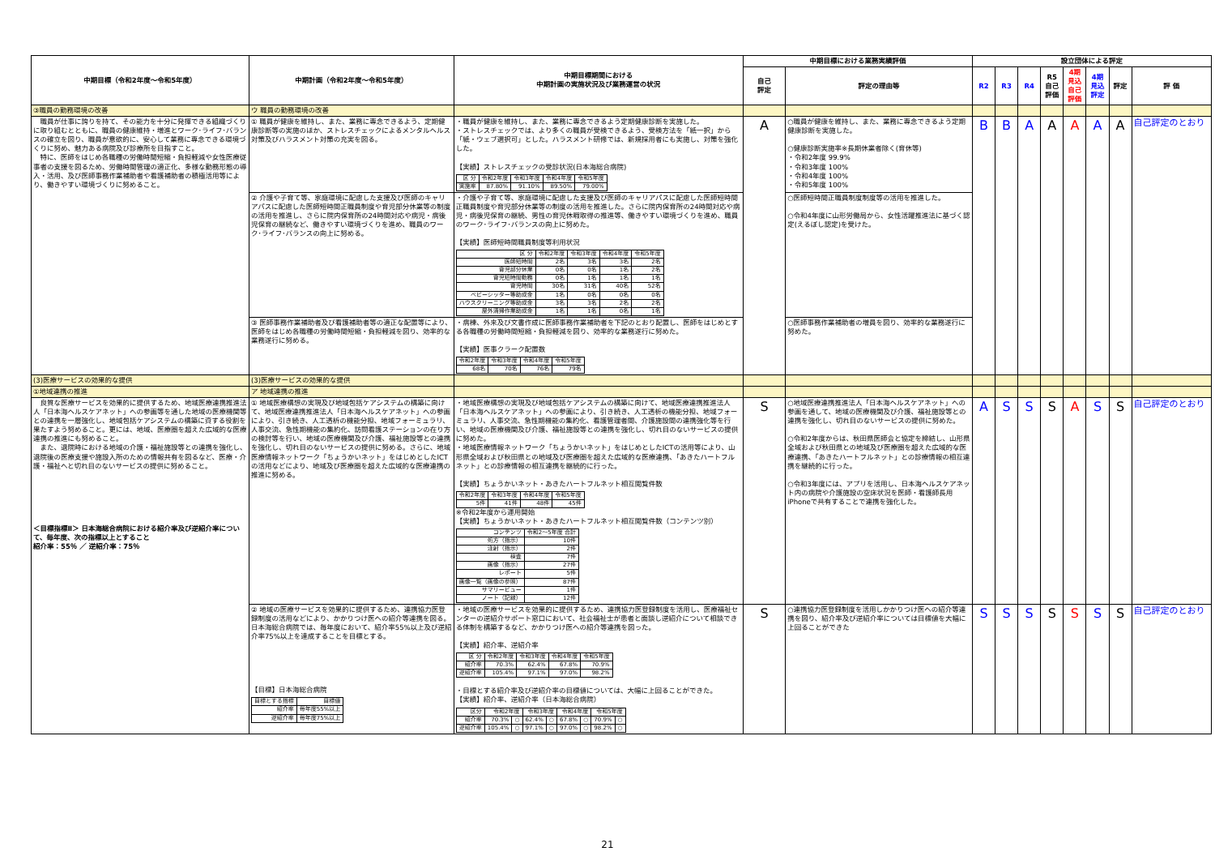| 中期目標（令和2年度～令和5年度） | 中期計画（令和2年度～令和5年度） | 中期目標期間における 中期計画の実施状況及び業務運営の状況 | 中期目標における業務実績評価 | | 設立団体による評定 | | | | | | | |
| --- | --- | --- | --- | --- | --- | --- | --- | --- | --- | --- | --- | --- |
| | | | 自己 評定 | 評定の理由等 | R2 | R3 | R4 | R5 自己 評価 | 4期 見込 自己 評価 | 4期 見込 評定 | 評定 | 評 価 |
| ③職員の勤務環境の改善 | ウ 職員の勤務環境の改善 | | | | | | | | | | | |
| 職員が仕事に誇りを持て、その能力を十分に発揮できる組織づくりに取り組むとともに、職員の健康維持・増進とワーク･ライフ･バランスの確立を図り、職員が意欲的に、安心して業務に専念できる環境づくりに努め、魅力ある病院及び診療所を目指すこと。 特に、医師をはじめ各職種の労働時間短縮・負担軽減や女性医療従事者の支援を図るため、労働時間管理の適正化、多様な勤務形態の導入・活用、及び医師事務作業補助者や看護補助者の積極活用等により、働きやすい環境づくりに努めること。 | ① 職員が健康を維持し、また、業務に専念できるよう、定期健康診断等の実施のほか、ストレスチェックによるメンタルヘルス対策及びハラスメント対策の充実を図る。 | ・職員が健康を維持し、また、業務に専念できるよう定期健康診断を実施した。 ・ストレスチェックでは、より多くの職員が受検できるよう、受検方法を「紙一択」から「紙・ウェブ選択可」とした。ハラスメント研修では、新規採用者にも実施し、対策を強化した。 【実績】ストレスチェックの受診状況(日本海総合病院) / 区 分 / 令和2年度 / 令和3年度 / 令和4年度 / 令和5年度 / / 実施率 / 87.80% / 91.10% / 89.50% / 79.00% / | A | ○職員が健康を維持し、また、業務に専念できるよう定期健康診断を実施した。 ○健康診断実施率※長期休業者除く(育休等) ・令和2年度 99.9% ・令和3年度 100% ・令和4年度 100% ・令和5年度 100% | B | B | A | A | A | A | A | 自己評定のとおり |
| | ② 介護や子育て等、家庭環境に配慮した支援及び医師のキャリアパスに配慮した医師短時間正職員制度や育児部分休業等の制度の活用を推進し、さらに院内保育所の24時間対応や病児・病後児保育の継続など、働きやすい環境づくりを進め、職員のワーク･ライフ･バランスの向上に努める。 | ・介護や子育て等、家庭環境に配慮した支援及び医師のキャリアパスに配慮した医師短時間正職員制度や育児部分休業等の制度の活用を推進した。さらに院内保育所の24時間対応や病児・病後児保育の継続、男性の育児休暇取得の推進等、働きやすい環境づくりを進め、職員のワーク･ライフ･バランスの向上に努めた。 【実績】医師短時間職員制度等利用状況 / 区 分 / 令和2年度 / 令和3年度 / 令和4年度 / 令和5年度 / / 医師短時間 / 2名 / 3名 / 3名 / 2名 / / 育児部分休業 / 0名 / 0名 / 1名 / 2名 / / 育児短時間勤務 / 0名 / 1名 / 1名 / 1名 / / 育児時間 / 30名 / 31名 / 40名 / 52名 / / ベビーシッター等助成金 / 1名 / 0名 / 0名 / 0名 / / ハウスクリーニング等助成金 / 3名 / 3名 / 2名 / 2名 / / 屋外清掃作業助成金 / 1名 / 1名 / 0名 / 1名 / | | ○医師短時間正職員制度制度等の活用を推進した。 ○令和4年度に山形労働局から、女性活躍推進法に基づく認定(えるぼし認定)を受けた。 | | | | | | | | |
| | ③ 医師事務作業補助者及び看護補助者等の適正な配置等により、医師をはじめ各職種の労働時間短縮・負担軽減を図り、効率的な業務遂行に努める。 | ・病棟、外来及び文書作成に医師事務作業補助者を下記のとおり配置し、医師をはじめとする各職種の労働時間短縮・負担軽減を図り、効率的な業務遂行に努めた。 【実績】医事クラーク配置数 / 令和2年度 / 令和3年度 / 令和4年度 / 令和5年度 / / 68名 / 70名 / 76名 / 79名 / | | ○医師事務作業補助者の増員を図り、効率的な業務遂行に努めた。 | | | | | | | | |
| (3)医療サービスの効果的な提供 | (3)医療サービスの効果的な提供 | | | | | | | | | | | |
| ①地域連携の推進 | ア 地域連携の推進 | | | | | | | | | | | |
| 良質な医療サービスを効果的に提供するため、地域医療連携推進法人「日本海ヘルスケアネット」への参画等を通した地域の医療機関等との連携を一層強化し、地域包括ケアシステムの構築に資する役割を果たすよう努めること。更には、地域、医療圏を超えた広域的な医療連携の推進にも努めること。 また、退院時における地域の介護・福祉施設等との連携を強化し、退院後の医療支援や施設入所のための情報共有を図るなど、医療・介護・福祉へと切れ目のないサービスの提供に努めること。 ＜目標指標Ⅱ＞ 日本海総合病院における紹介率及び逆紹介率について、毎年度、次の指標以上とすること 紹介率：55％ ／ 逆紹介率：75％ | ① 地域医療構想の実現及び地域包括ケアシステムの構築に向けて、地域医療連携推進法人「日本海ヘルスケアネット」への参画により、引き続き、人工透析の機能分担、地域フォーミュラリ、人事交流、急性期機能の集約化、訪問看護ステーションの在り方の検討等を行い、地域の医療機関及び介護、福祉施設等との連携を強化し、切れ目のないサービスの提供に努める。さらに、地域医療情報ネットワーク「ちょうかいネット」をはじめとしたICTの活用などにより、地域及び医療圏を超えた広域的な医療連携の推進に努める。 | ・地域医療構想の実現及び地域包括ケアシステムの構築に向けて、地域医療連携推進法人「日本海ヘルスケアネット」への参画により、引き続き、人工透析の機能分担、地域フォーミュラリ、人事交流、急性期機能の集約化、看護管理者間、介護施設間の連携強化等を行い、地域の医療機関及び介護、福祉施設等との連携を強化し、切れ目のないサービスの提供に努めた。 ・地域医療情報ネットワーク「ちょうかいネット」をはじめとしたICTの活用等により、山形県全域および秋田県との地域及び医療圏を超えた広域的な医療連携、「あきたハートフルネット」との診療情報の相互連携を継続的に行った。 【実績】ちょうかいネット・あきたハートフルネット相互閲覧件数 / 令和2年度 / 令和3年度 / 令和4年度 / 令和5年度 / / 5件 / 41件 / 48件 / 45件 / ※令和2年度から運用開始 【実績】ちょうかいネット・あきたハートフルネット相互閲覧件数（コンテンツ別） / コンテンツ / 令和2～5年度 合計 / / 処方（指示） / 10件 / / 注射（指示） / 2件 / / 検査 / 7件 / / 画像（指示） / 27件 / / レポート / 5件 / / 画像一覧（画像の参照） / 87件 / / サマリービュー / 1件 / / ノート（記録） / 12件 / | S | ○地域医療連携推進法人「日本海ヘルスケアネット」への参画を通して、地域の医療機関及び介護、福祉施設等との連携を強化し、切れ目のないサービスの提供に努めた。 ○令和2年度からは、秋田県医師会と協定を締結し、山形県全域および秋田県との地域及び医療圏を超えた広域的な医療連携、「あきたハートフルネット」との診療情報の相互連携を継続的に行った。 ○令和3年度には、アプリを活用し、日本海ヘルスケアネット内の病院や介護施設の空床状況を医師・看護師長用iPhoneで共有することで連携を強化した。 | A | S | S | S | A | S | S | 自己評定のとおり |
| | ② 地域の医療サービスを効果的に提供するため、連携協力医登録制度の活用などにより、かかりつけ医への紹介等連携を図る。日本海総合病院では、毎年度において、紹介率55%以上及び逆紹介率75%以上を達成することを目標とする。 【目標】日本海総合病院 / 目標とする指標 / 目標値 / / 紹介率 / 毎年度55%以上 / / 逆紹介率 / 毎年度75%以上 / | ・地域の医療サービスを効果的に提供するため、連携協力医登録制度を活用し、医療福祉センターの逆紹介サポート窓口において、社会福祉士が患者と面談し逆紹介について相談できる体制を構築するなど、かかりつけ医への紹介等連携を図った。 【実績】紹介率、逆紹介率 / 区 分 / 令和2年度 / 令和3年度 / 令和4年度 / 令和5年度 / / 紹介率 / 70.3% / 62.4% / 67.8% / 70.9% / / 逆紹介率 / 105.4% / 97.1% / 97.0% / 98.2% / ・目標とする紹介率及び逆紹介率の目標値については、大幅に上回ることができた。 【実績】紹介率、逆紹介率（日本海総合病院） / 区分 / 令和2年度 / / 令和3年度 / / 令和4年度 / / 令和5年度 / / / 紹介率 / 70.3% / ○ / 62.4% / ○ / 67.8% / ○ / 70.9% / ○ / / 逆紹介率 / 105.4% / ○ / 97.1% / ○ / 97.0% / ○ / 98.2% / ○ / | S | ○連携協力医登録制度を活用しかかりつけ医への紹介等連携を図り、紹介率及び逆紹介率については目標値を大幅に上回ることができた | S | S | S | S | S | S | S | 自己評定のとおり |
21